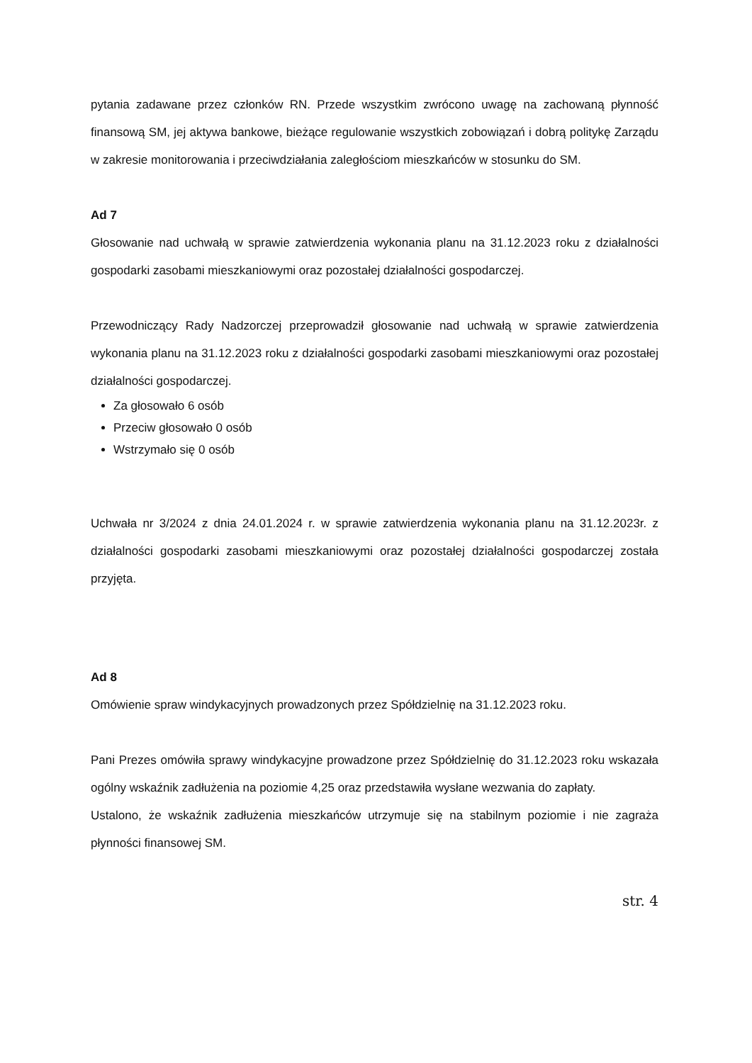pytania zadawane przez członków RN. Przede wszystkim zwrócono uwagę na zachowaną płynność finansową SM, jej aktywa bankowe, bieżące regulowanie wszystkich zobowiązań i dobrą politykę Zarządu w zakresie monitorowania i przeciwdziałania zaległościom mieszkańców w stosunku do SM.
Ad 7
Głosowanie nad uchwałą w sprawie zatwierdzenia wykonania planu na 31.12.2023 roku z działalności gospodarki zasobami mieszkaniowymi oraz pozostałej działalności gospodarczej.
Przewodniczący Rady Nadzorczej przeprowadził głosowanie nad uchwałą w sprawie zatwierdzenia wykonania planu na 31.12.2023 roku z działalności gospodarki zasobami mieszkaniowymi oraz pozostałej działalności gospodarczej.
Za głosowało 6 osób
Przeciw głosowało 0 osób
Wstrzymało się 0 osób
Uchwała nr 3/2024 z dnia 24.01.2024 r. w sprawie zatwierdzenia wykonania planu na 31.12.2023r. z działalności gospodarki zasobami mieszkaniowymi oraz pozostałej działalności gospodarczej została przyjęta.
Ad 8
Omówienie spraw windykacyjnych prowadzonych przez Spółdzielnię na 31.12.2023 roku.
Pani Prezes omówiła sprawy windykacyjne prowadzone przez Spółdzielnię do 31.12.2023 roku wskazała ogólny wskaźnik zadłużenia na poziomie 4,25 oraz przedstawiła wysłane wezwania do zapłaty.
Ustalono, że wskaźnik zadłużenia mieszkańców utrzymuje się na stabilnym poziomie i nie zagraża płynności finansowej SM.
str. 4